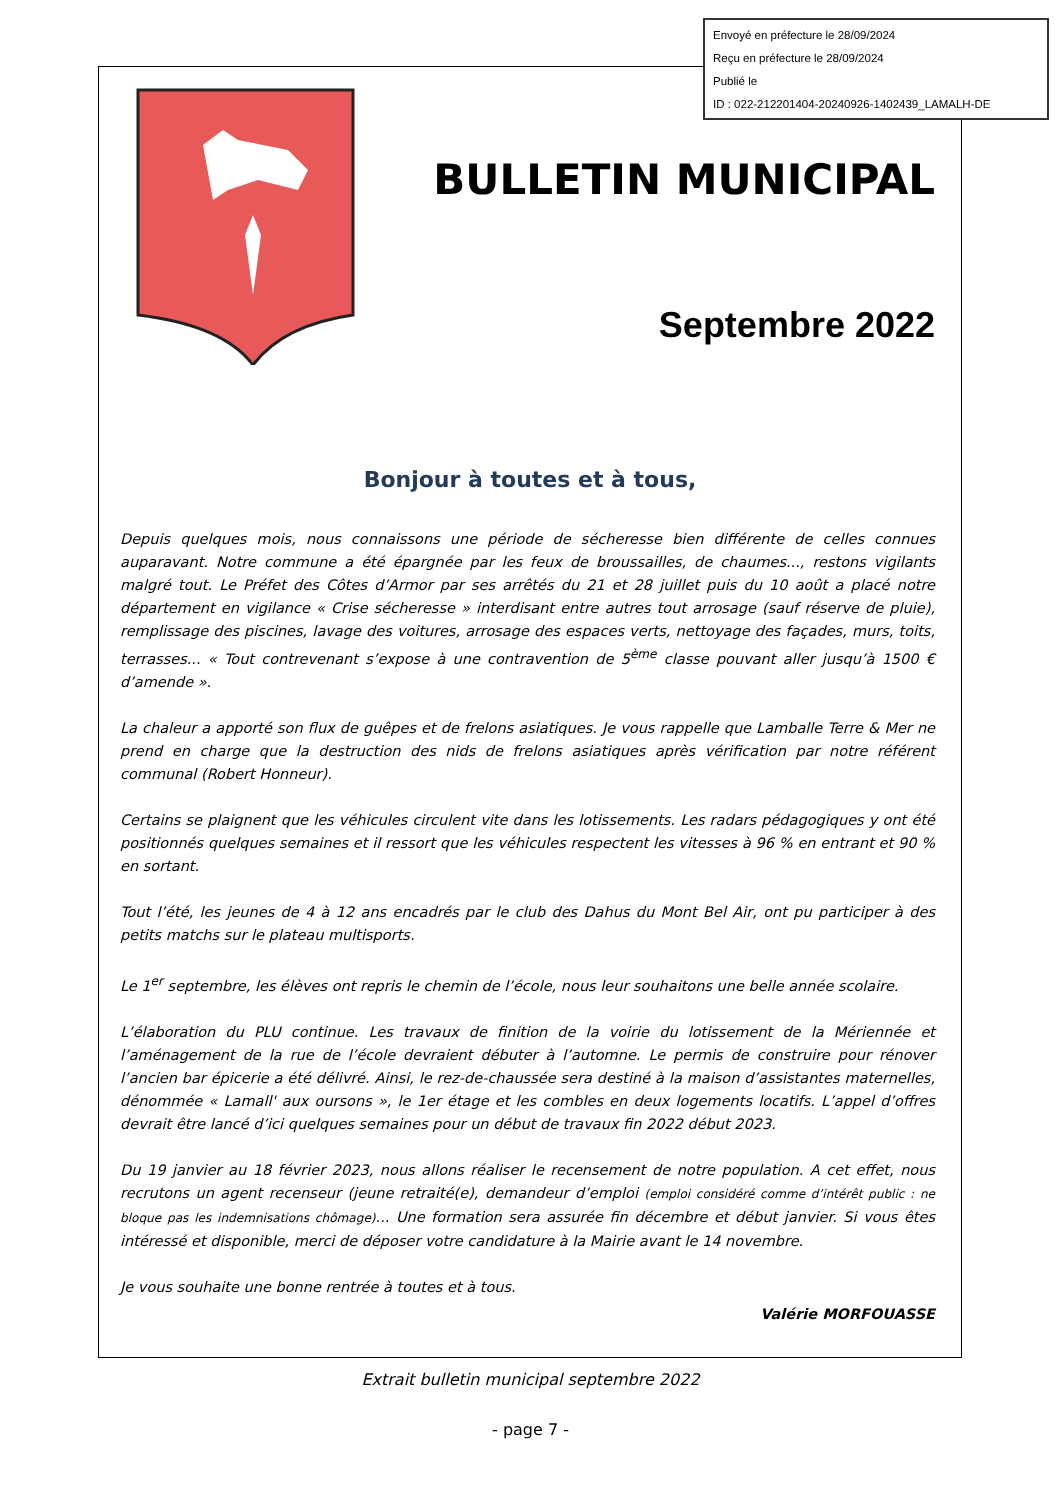Envoyé en préfecture le 28/09/2024
Reçu en préfecture le 28/09/2024
Publié le
ID : 022-212201404-20240926-1402439_LAMALH-DE
BULLETIN MUNICIPAL
Septembre 2022
Bonjour à toutes et à tous,
Depuis quelques mois, nous connaissons une période de sécheresse bien différente de celles connues auparavant. Notre commune a été épargnée par les feux de broussailles, de chaumes..., restons vigilants malgré tout. Le Préfet des Côtes d’Armor par ses arrêtés du 21 et 28 juillet puis du 10 août a placé notre département en vigilance « Crise sécheresse » interdisant entre autres tout arrosage (sauf réserve de pluie), remplissage des piscines, lavage des voitures, arrosage des espaces verts, nettoyage des façades, murs, toits, terrasses... « Tout contrevenant s’expose à une contravention de 5<sup>ème</sup> classe pouvant aller jusqu’à 1500 € d’amende ».
La chaleur a apporté son flux de guêpes et de frelons asiatiques. Je vous rappelle que Lamballe Terre & Mer ne prend en charge que la destruction des nids de frelons asiatiques après vérification par notre référent communal (Robert Honneur).
Certains se plaignent que les véhicules circulent vite dans les lotissements. Les radars pédagogiques y ont été positionnés quelques semaines et il ressort que les véhicules respectent les vitesses à 96 % en entrant et 90 % en sortant.
Tout l’été, les jeunes de 4 à 12 ans encadrés par le club des Dahus du Mont Bel Air, ont pu participer à des petits matchs sur le plateau multisports.
Le 1<sup>er</sup> septembre, les élèves ont repris le chemin de l’école, nous leur souhaitons une belle année scolaire.
L’élaboration du PLU continue. Les travaux de finition de la voirie du lotissement de la Mériennée et l’aménagement de la rue de l’école devraient débuter à l’automne. Le permis de construire pour rénover l’ancien bar épicerie a été délivré. Ainsi, le rez-de-chaussée sera destiné à la maison d’assistantes maternelles, dénommée « Lamall' aux oursons », le 1er étage et les combles en deux logements locatifs. L’appel d’offres devrait être lancé d’ici quelques semaines pour un début de travaux fin 2022 début 2023.
Du 19 janvier au 18 février 2023, nous allons réaliser le recensement de notre population. A cet effet, nous recrutons un agent recenseur (jeune retraité(e), demandeur d’emploi (emploi considéré comme d’intérêt public : ne bloque pas les indemnisations chômage)... Une formation sera assurée fin décembre et début janvier. Si vous êtes intéressé et disponible, merci de déposer votre candidature à la Mairie avant le 14 novembre.
Je vous souhaite une bonne rentrée à toutes et à tous.
Valérie MORFOUASSE
Extrait bulletin municipal septembre 2022
- page 7 -